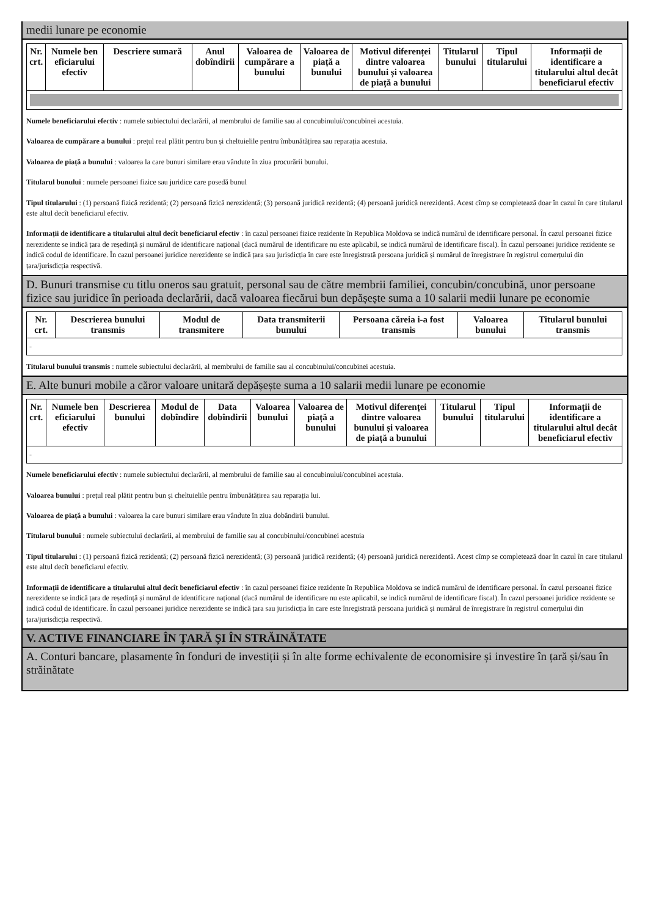medii lunare pe economie
| Nr. crt. | Numele ben eficiarului efectiv | Descriere sumară | Anul dobîndirii | Valoarea de cumpărare a bunului | Valoarea de piață a bunului | Motivul diferenței dintre valoarea bunului și valoarea de piață a bunului | Titularul bunului | Tipul titularului | Informații de identificare a titularului altul decât beneficiarul efectiv |
| --- | --- | --- | --- | --- | --- | --- | --- | --- | --- |
Numele beneficiarului efectiv : numele subiectului declarării, al membrului de familie sau al concubinului/concubinei acestuia.
Valoarea de cumpărare a bunului : prețul real plătit pentru bun și cheltuielile pentru îmbunătățirea sau reparația acestuia.
Valoarea de piață a bunului : valoarea la care bunuri similare erau vândute în ziua procurării bunului.
Titularul bunului : numele persoanei fizice sau juridice care posedă bunul
Tipul titularului : (1) persoană fizică rezidentă; (2) persoană fizică nerezidentă; (3) persoană juridică rezidentă; (4) persoană juridică nerezidentă. Acest cîmp se completează doar în cazul în care titularul este altul decît beneficiarul efectiv.
Informații de identificare a titularului altul decît beneficiarul efectiv : în cazul persoanei fizice rezidente în Republica Moldova se indică numărul de identificare personal. În cazul persoanei fizice nerezidente se indică țara de reședință și numărul de identificare național (dacă numărul de identificare nu este aplicabil, se indică numărul de identificare fiscal). În cazul persoanei juridice rezidente se indică codul de identificare. În cazul persoanei juridice nerezidente se indică țara sau jurisdicția în care este înregistrată persoana juridică și numărul de înregistrare în registrul comerțului din țara/jurisdicția respectivă.
D. Bunuri transmise cu titlu oneros sau gratuit, personal sau de către membrii familiei, concubin/concubină, unor persoane fizice sau juridice în perioada declarării, dacă valoarea fiecărui bun depășește suma a 10 salarii medii lunare pe economie
| Nr. crt. | Descrierea bunului transmis | Modul de transmitere | Data transmiterii bunului | Persoana căreia i-a fost transmis | Valoarea bunului | Titularul bunului transmis |
| --- | --- | --- | --- | --- | --- | --- |
| - | | | | | | |
Titularul bunului transmis : numele subiectului declarării, al membrului de familie sau al concubinului/concubinei acestuia.
E. Alte bunuri mobile a căror valoare unitară depășește suma a 10 salarii medii lunare pe economie
| Nr. crt. | Numele ben eficiarului efectiv | Descrierea bunului | Modul de dobîndire | Data dobîndirii | Valoarea bunului | Valoarea de piață a bunului | Motivul diferenței dintre valoarea bunului și valoarea de piață a bunului | Titularul bunului | Tipul titularului | Informații de identificare a titularului altul decât beneficiarul efectiv |
| --- | --- | --- | --- | --- | --- | --- | --- | --- | --- | --- |
| - | | | | | | | | | | |
Numele beneficiarului efectiv : numele subiectului declarării, al membrului de familie sau al concubinului/concubinei acestuia.
Valoarea bunului : prețul real plătit pentru bun și cheltuielile pentru îmbunătățirea sau reparația lui.
Valoarea de piață a bunului : valoarea la care bunuri similare erau vândute în ziua dobândirii bunului.
Titularul bunului : numele subiectului declarării, al membrului de familie sau al concubinului/concubinei acestuia
Tipul titularului : (1) persoană fizică rezidentă; (2) persoană fizică nerezidentă; (3) persoană juridică rezidentă; (4) persoană juridică nerezidentă. Acest cîmp se completează doar în cazul în care titularul este altul decît beneficiarul efectiv.
Informații de identificare a titularului altul decît beneficiarul efectiv : în cazul persoanei fizice rezidente în Republica Moldova se indică numărul de identificare personal. În cazul persoanei fizice nerezidente se indică țara de reședință și numărul de identificare național (dacă numărul de identificare nu este aplicabil, se indică numărul de identificare fiscal). În cazul persoanei juridice rezidente se indică codul de identificare. În cazul persoanei juridice nerezidente se indică țara sau jurisdicția în care este înregistrată persoana juridică și numărul de înregistrare în registrul comerțului din țara/jurisdicția respectivă.
V. ACTIVE FINANCIARE ÎN ȚARĂ ȘI ÎN STRĂINĂTATE
A. Conturi bancare, plasamente în fonduri de investiții și în alte forme echivalente de economisire și investire în țară și/sau în străinătate